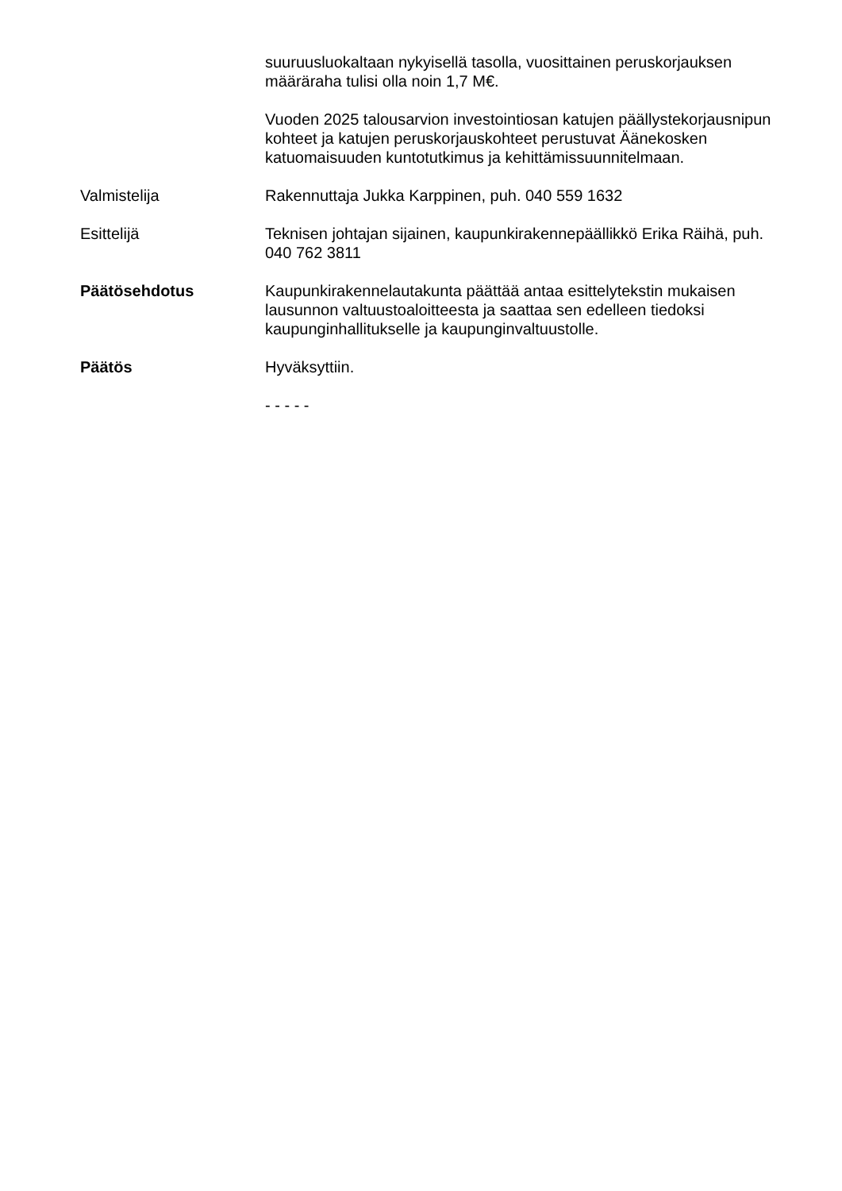suuruusluokaltaan nykyisellä tasolla, vuosittainen peruskorjauksen määräraha tulisi olla noin 1,7 M€.
Vuoden 2025 talousarvion investointiosan katujen päällystekorjausnipun kohteet ja katujen peruskorjauskohteet perustuvat Äänekosken katuomaisuuden kuntotutkimus ja kehittämissuunnitelmaan.
Valmistelija Rakennuttaja Jukka Karppinen, puh. 040 559 1632
Esittelijä Teknisen johtajan sijainen, kaupunkirakennepäällikkö Erika Räihä, puh. 040 762 3811
Päätösehdotus Kaupunkirakennelautakunta päättää antaa esittelytekstin mukaisen lausunnon valtuustoaloitteesta ja saattaa sen edelleen tiedoksi kaupunginhallitukselle ja kaupunginvaltuustolle.
Päätös Hyväksyttiin.
- - - - -